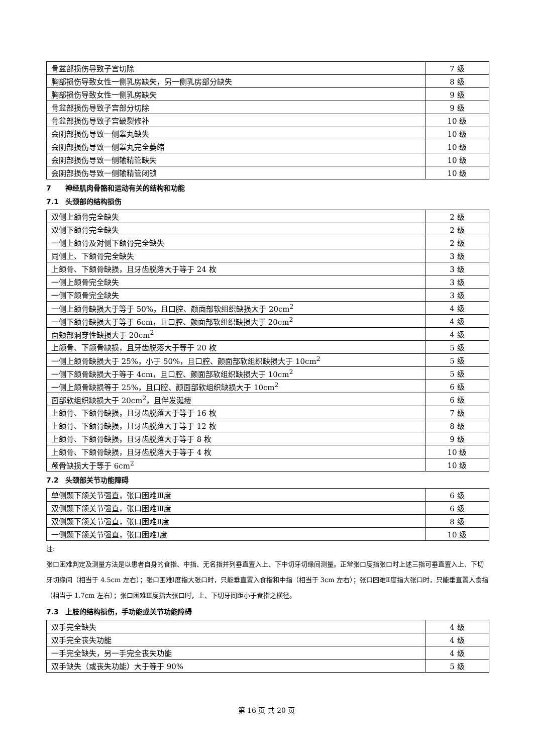| 骨盆部损伤导致子宫切除 | 7 级 |
| 胸部损伤导致女性一侧乳房缺失，另一侧乳房部分缺失 | 8 级 |
| 胸部损伤导致女性一侧乳房缺失 | 9 级 |
| 骨盆部损伤导致子宫部分切除 | 9 级 |
| 骨盆部损伤导致子宫破裂修补 | 10 级 |
| 会阴部损伤导致一侧睾丸缺失 | 10 级 |
| 会阴部损伤导致一侧睾丸完全萎缩 | 10 级 |
| 会阴部损伤导致一侧输精管缺失 | 10 级 |
| 会阴部损伤导致一侧输精管闭锁 | 10 级 |
7 神经肌肉骨骼和运动有关的结构和功能
7.1 头颈部的结构损伤
| 双侧上颌骨完全缺失 | 2 级 |
| 双侧下颌骨完全缺失 | 2 级 |
| 一侧上颌骨及对侧下颌骨完全缺失 | 2 级 |
| 同侧上、下颌骨完全缺失 | 3 级 |
| 上颌骨、下颌骨缺损，且牙齿脱落大于等于 24 枚 | 3 级 |
| 一侧上颌骨完全缺失 | 3 级 |
| 一侧下颌骨完全缺失 | 3 级 |
| 一侧上颌骨缺损大于等于 50%，且口腔、颜面部软组织缺损大于 20cm<sup>2</sup> | 4 级 |
| 一侧下颌骨缺损大于等于 6cm，且口腔、颜面部软组织缺损大于 20cm<sup>2</sup> | 4 级 |
| 面颊部洞穿性缺损大于 20cm<sup>2</sup> | 4 级 |
| 上颌骨、下颌骨缺损，且牙齿脱落大于等于 20 枚 | 5 级 |
| 一侧上颌骨缺损大于 25%，小于 50%，且口腔、颜面部软组织缺损大于 10cm<sup>2</sup> | 5 级 |
| 一侧下颌骨缺损大于等于 4cm，且口腔、颜面部软组织缺损大于 10cm<sup>2</sup> | 5 级 |
| 一侧上颌骨缺损等于 25%，且口腔、颜面部软组织缺损大于 10cm<sup>2</sup> | 6 级 |
| 面部软组织缺损大于 20cm<sup>2</sup>，且伴发涎瘘 | 6 级 |
| 上颌骨、下颌骨缺损，且牙齿脱落大于等于 16 枚 | 7 级 |
| 上颌骨、下颌骨缺损，且牙齿脱落大于等于 12 枚 | 8 级 |
| 上颌骨、下颌骨缺损，且牙齿脱落大于等于 8 枚 | 9 级 |
| 上颌骨、下颌骨缺损，且牙齿脱落大于等于 4 枚 | 10 级 |
| 颅骨缺损大于等于 6cm<sup>2</sup> | 10 级 |
7.2 头颈部关节功能障碍
| 单侧颞下颌关节强直，张口困难Ⅲ度 | 6 级 |
| 双侧颞下颌关节强直，张口困难Ⅲ度 | 6 级 |
| 双侧颞下颌关节强直，张口困难Ⅱ度 | 8 级 |
| 一侧颞下颌关节强直，张口困难Ⅰ度 | 10 级 |
注:
张口困难判定及测量方法是以患者自身的食指、中指、无名指并列垂直置入上、下中切牙切缘间测量。正常张口度指张口时上述三指可垂直置入上、下切牙切缘间（相当于 4.5cm 左右）；张口困难Ⅰ度指大张口时，只能垂直置入食指和中指（相当于 3cm 左右）；张口困难Ⅱ度指大张口时，只能垂直置入食指（相当于 1.7cm 左右）；张口困难Ⅲ度指大张口时，上、下切牙间距小于食指之横径。
7.3 上肢的结构损伤，手功能或关节功能障碍
| 双手完全缺失 | 4 级 |
| 双手完全丧失功能 | 4 级 |
| 一手完全缺失，另一手完全丧失功能 | 4 级 |
| 双手缺失（或丧失功能）大于等于 90% | 5 级 |
第 16 页 共 20 页